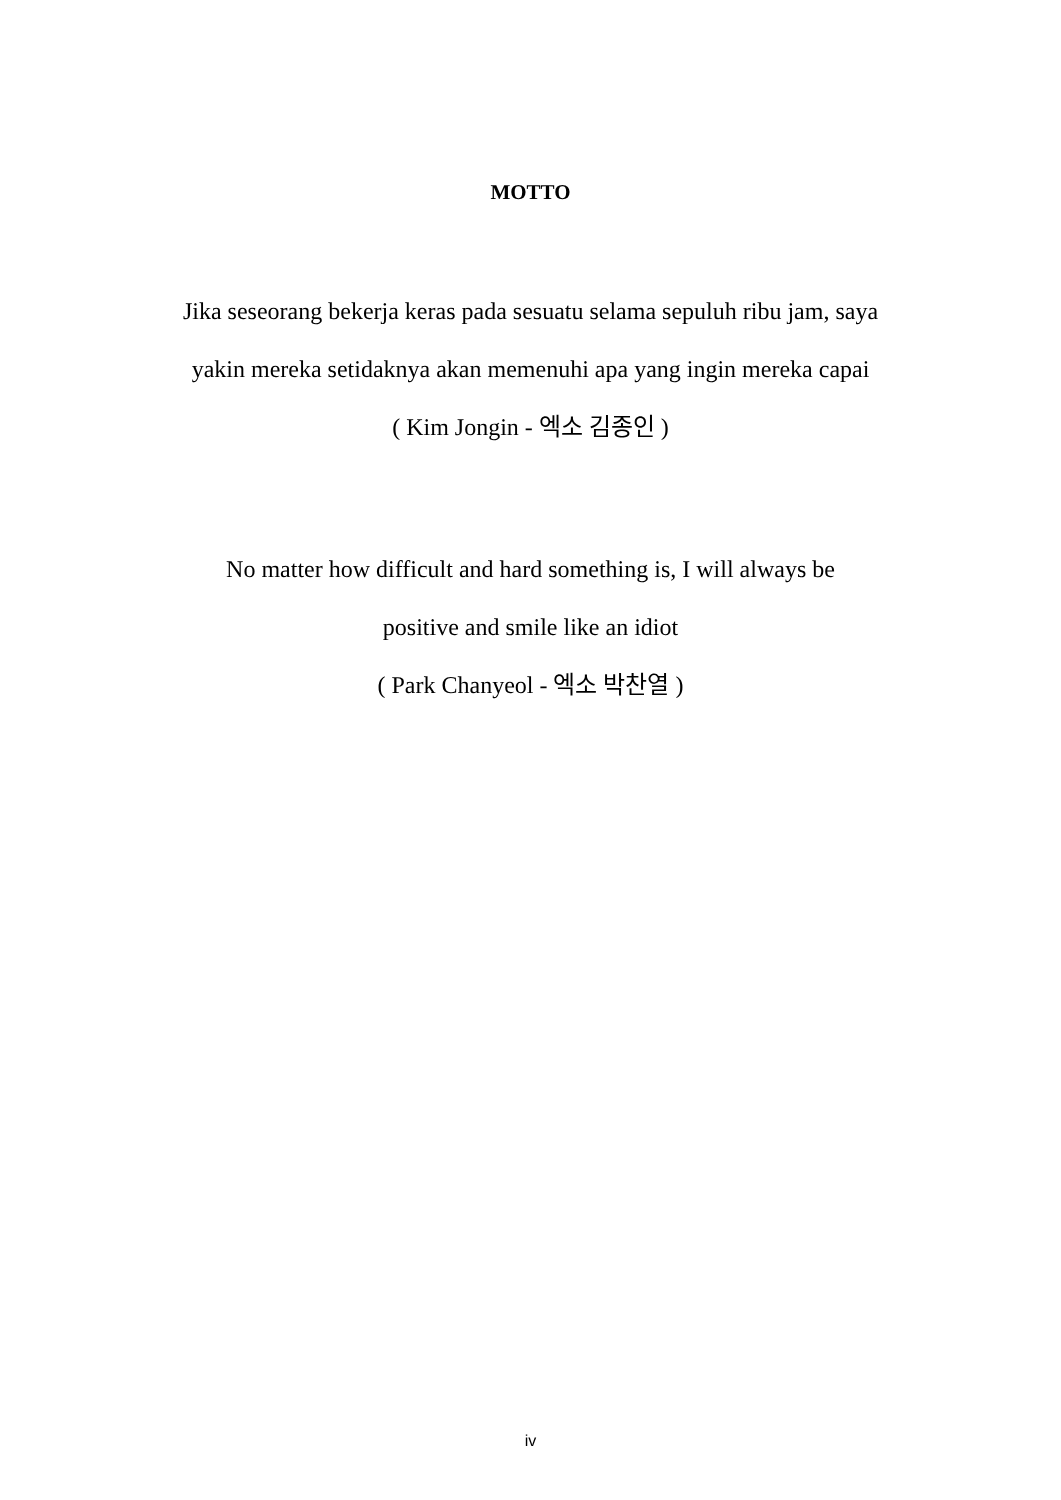MOTTO
Jika seseorang bekerja keras pada sesuatu selama sepuluh ribu jam, saya yakin mereka setidaknya akan memenuhi apa yang ingin mereka capai
( Kim Jongin - 엑소 김종인 )
No matter how difficult and hard something is, I will always be
positive and smile like an idiot
( Park Chanyeol - 엑소 박찬열 )
iv